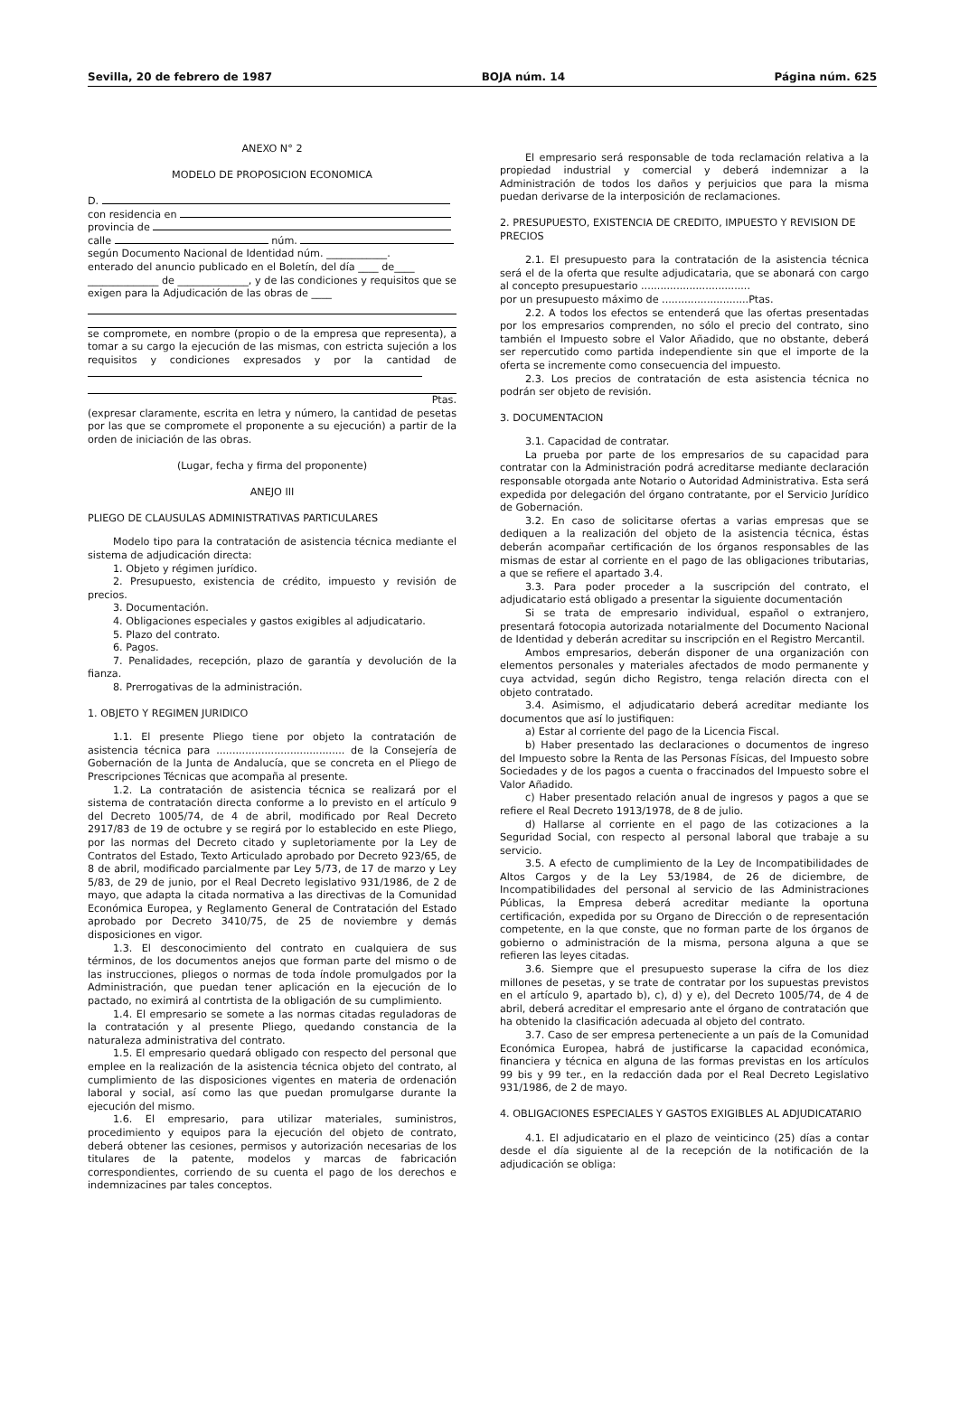Sevilla, 20 de febrero de 1987 BOJA núm. 14 Página núm. 625
ANEXO N° 2
MODELO DE PROPOSICION ECONOMICA
D.
con residencia en
provincia de
calle núm.
según Documento Nacional de Identidad núm. ____________.
enterado del anuncio publicado en el Boletín, del día ____ de____
______________ de ______________, y de las condiciones y requisitos que se exigen para la Adjudicación de las obras de ____
se compromete, en nombre (propio o de la empresa que representa), a tomar a su cargo la ejecución de las mismas, con estricta sujeción a los requisitos y condiciones expresados y por la cantidad de
Ptas.
(expresar claramente, escrita en letra y número, la cantidad de pesetas por las que se compromete el proponente a su ejecución) a partir de la orden de iniciación de las obras.
(Lugar, fecha y firma del proponente)
ANEJO III
PLIEGO DE CLAUSULAS ADMINISTRATIVAS PARTICULARES
Modelo tipo para la contratación de asistencia técnica mediante el sistema de adjudicación directa:
1. Objeto y régimen jurídico.
2. Presupuesto, existencia de crédito, impuesto y revisión de precios.
3. Documentación.
4. Obligaciones especiales y gastos exigibles al adjudicatario.
5. Plazo del contrato.
6. Pagos.
7. Penalidades, recepción, plazo de garantía y devolución de la fianza.
8. Prerrogativas de la administración.
1. OBJETO Y REGIMEN JURIDICO
1.1. El presente Pliego tiene por objeto la contratación de asistencia técnica para ........................................ de la Consejería de Gobernación de la Junta de Andalucía, que se concreta en el Pliego de Prescripciones Técnicas que acompaña al presente.
1.2. La contratación de asistencia técnica se realizará por el sistema de contratación directa conforme a lo previsto en el artículo 9 del Decreto 1005/74, de 4 de abril, modificado por Real Decreto 2917/83 de 19 de octubre y se regirá por lo establecido en este Pliego, por las normas del Decreto citado y supletoriamente por la Ley de Contratos del Estado, Texto Articulado aprobado por Decreto 923/65, de 8 de abril, modificado parcialmente par Ley 5/73, de 17 de marzo y Ley 5/83, de 29 de junio, por el Real Decreto legislativo 931/1986, de 2 de mayo, que adapta la citada normativa a las directivas de la Comunidad Económica Europea, y Reglamento General de Contratación del Estado aprobado por Decreto 3410/75, de 25 de noviembre y demás disposiciones en vigor.
1.3. El desconocimiento del contrato en cualquiera de sus términos, de los documentos anejos que forman parte del mismo o de las instrucciones, pliegos o normas de toda índole promulgados por la Administración, que puedan tener aplicación en la ejecución de lo pactado, no eximirá al contrtista de la obligación de su cumplimiento.
1.4. El empresario se somete a las normas citadas reguladoras de la contratación y al presente Pliego, quedando constancia de la naturaleza administrativa del contrato.
1.5. El empresario quedará obligado con respecto del personal que emplee en la realización de la asistencia técnica objeto del contrato, al cumplimiento de las disposiciones vigentes en materia de ordenación laboral y social, así como las que puedan promulgarse durante la ejecución del mismo.
1.6. El empresario, para utilizar materiales, suministros, procedimiento y equipos para la ejecución del objeto de contrato, deberá obtener las cesiones, permisos y autorización necesarias de los titulares de la patente, modelos y marcas de fabricación correspondientes, corriendo de su cuenta el pago de los derechos e indemnizacines par tales conceptos.
El empresario será responsable de toda reclamación relativa a la propiedad industrial y comercial y deberá indemnizar a la Administración de todos los daños y perjuicios que para la misma puedan derivarse de la interposición de reclamaciones.
2. PRESUPUESTO, EXISTENCIA DE CREDITO, IMPUESTO Y REVISION DE PRECIOS
2.1. El presupuesto para la contratación de la asistencia técnica será el de la oferta que resulte adjudicataria, que se abonará con cargo al concepto presupuestario ..................................
por un presupuesto máximo de ...........................Ptas.
2.2. A todos los efectos se entenderá que las ofertas presentadas por los empresarios comprenden, no sólo el precio del contrato, sino también el Impuesto sobre el Valor Añadido, que no obstante, deberá ser repercutido como partida independiente sin que el importe de la oferta se incremente como consecuencia del impuesto.
2.3. Los precios de contratación de esta asistencia técnica no podrán ser objeto de revisión.
3. DOCUMENTACION
3.1. Capacidad de contratar.
La prueba por parte de los empresarios de su capacidad para contratar con la Administración podrá acreditarse mediante declaración responsable otorgada ante Notario o Autoridad Administrativa. Esta será expedida por delegación del órgano contratante, por el Servicio Jurídico de Gobernación.
3.2. En caso de solicitarse ofertas a varias empresas que se dediquen a la realización del objeto de la asistencia técnica, éstas deberán acompañar certificación de los órganos responsables de las mismas de estar al corriente en el pago de las obligaciones tributarias, a que se refiere el apartado 3.4.
3.3. Para poder proceder a la suscripción del contrato, el adjudicatario está obligado a presentar la siguiente documentación
Si se trata de empresario individual, español o extranjero, presentará fotocopia autorizada notarialmente del Documento Nacional de Identidad y deberán acreditar su inscripción en el Registro Mercantil.
Ambos empresarios, deberán disponer de una organización con elementos personales y materiales afectados de modo permanente y cuya actvidad, según dicho Registro, tenga relación directa con el objeto contratado.
3.4. Asimismo, el adjudicatario deberá acreditar mediante los documentos que así lo justifiquen:
a) Estar al corriente del pago de la Licencia Fiscal.
b) Haber presentado las declaraciones o documentos de ingreso del Impuesto sobre la Renta de las Personas Físicas, del Impuesto sobre Sociedades y de los pagos a cuenta o fraccinados del Impuesto sobre el Valor Añadido.
c) Haber presentado relación anual de ingresos y pagos a que se refiere el Real Decreto 1913/1978, de 8 de julio.
d) Hallarse al corriente en el pago de las cotizaciones a la Seguridad Social, con respecto al personal laboral que trabaje a su servicio.
3.5. A efecto de cumplimiento de la Ley de Incompatibilidades de Altos Cargos y de la Ley 53/1984, de 26 de diciembre, de Incompatibilidades del personal al servicio de las Administraciones Públicas, la Empresa deberá acreditar mediante la oportuna certificación, expedida por su Organo de Dirección o de representación competente, en la que conste, que no forman parte de los órganos de gobierno o administración de la misma, persona alguna a que se refieren las leyes citadas.
3.6. Siempre que el presupuesto superase la cifra de los diez millones de pesetas, y se trate de contratar por los supuestas previstos en el artículo 9, apartado b), c), d) y e), del Decreto 1005/74, de 4 de abril, deberá acreditar el empresario ante el órgano de contratación que ha obtenido la clasificación adecuada al objeto del contrato.
3.7. Caso de ser empresa perteneciente a un país de la Comunidad Económica Europea, habrá de justificarse la capacidad económica, financiera y técnica en alguna de las formas previstas en los artículos 99 bis y 99 ter., en la redacción dada por el Real Decreto Legislativo 931/1986, de 2 de mayo.
4. OBLIGACIONES ESPECIALES Y GASTOS EXIGIBLES AL ADJUDICATARIO
4.1. El adjudicatario en el plazo de veinticinco (25) días a contar desde el día siguiente al de la recepción de la notificación de la adjudicación se obliga: